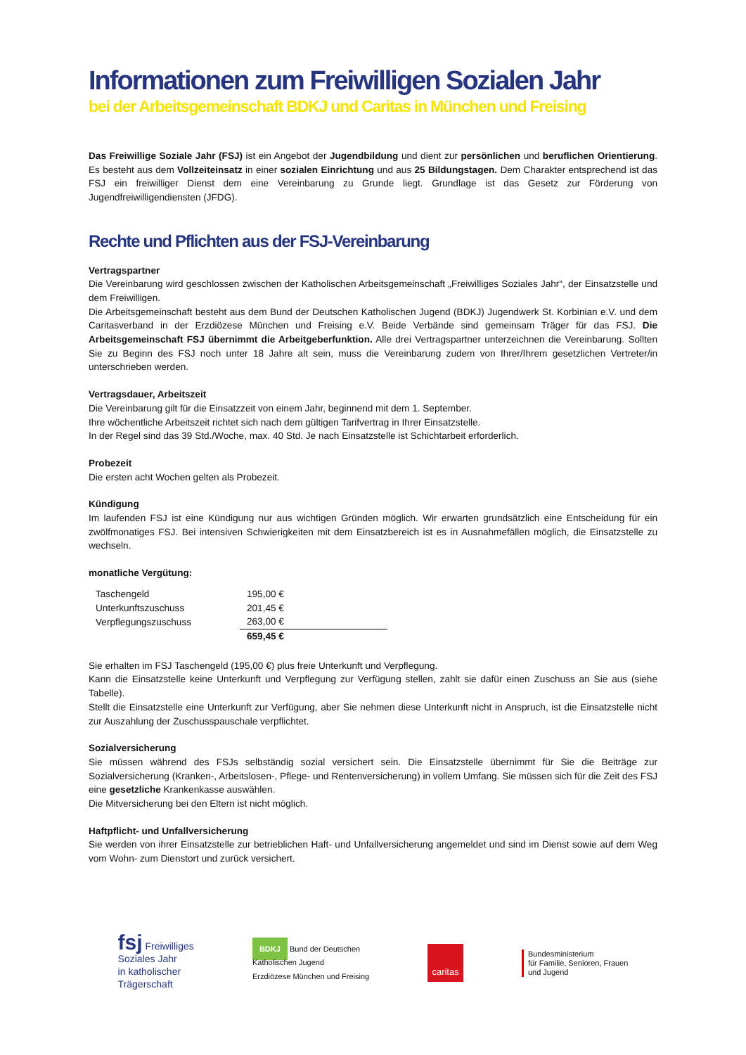Informationen zum Freiwilligen Sozialen Jahr
bei der Arbeitsgemeinschaft BDKJ und Caritas in München und Freising
Das Freiwillige Soziale Jahr (FSJ) ist ein Angebot der Jugendbildung und dient zur persönlichen und beruflichen Orientierung. Es besteht aus dem Vollzeiteinsatz in einer sozialen Einrichtung und aus 25 Bildungstagen. Dem Charakter entsprechend ist das FSJ ein freiwilliger Dienst dem eine Vereinbarung zu Grunde liegt. Grundlage ist das Gesetz zur Förderung von Jugendfreiwilligendiensten (JFDG).
Rechte und Pflichten aus der FSJ-Vereinbarung
Vertragspartner
Die Vereinbarung wird geschlossen zwischen der Katholischen Arbeitsgemeinschaft „Freiwilliges Soziales Jahr“, der Einsatzstelle und dem Freiwilligen.
Die Arbeitsgemeinschaft besteht aus dem Bund der Deutschen Katholischen Jugend (BDKJ) Jugendwerk St. Korbinian e.V. und dem Caritasverband in der Erzdiözese München und Freising e.V. Beide Verbände sind gemeinsam Träger für das FSJ. Die Arbeitsgemeinschaft FSJ übernimmt die Arbeitgeberfunktion. Alle drei Vertragspartner unterzeichnen die Vereinbarung. Sollten Sie zu Beginn des FSJ noch unter 18 Jahre alt sein, muss die Vereinbarung zudem von Ihrer/Ihrem gesetzlichen Vertreter/in unterschrieben werden.
Vertragsdauer, Arbeitszeit
Die Vereinbarung gilt für die Einsatzzeit von einem Jahr, beginnend mit dem 1. September.
Ihre wöchentliche Arbeitszeit richtet sich nach dem gültigen Tarifvertrag in Ihrer Einsatzstelle.
In der Regel sind das 39 Std./Woche, max. 40 Std. Je nach Einsatzstelle ist Schichtarbeit erforderlich.
Probezeit
Die ersten acht Wochen gelten als Probezeit.
Kündigung
Im laufenden FSJ ist eine Kündigung nur aus wichtigen Gründen möglich. Wir erwarten grundsätzlich eine Entscheidung für ein zwölfmonatiges FSJ. Bei intensiven Schwierigkeiten mit dem Einsatzbereich ist es in Ausnahmefällen möglich, die Einsatzstelle zu wechseln.
monatliche Vergütung:
| Taschengeld | 195,00 € |
| Unterkunftszuschuss | 201,45 € |
| Verpflegungszuschuss | 263,00 € |
| | 659,45 € |
Sie erhalten im FSJ Taschengeld (195,00 €) plus freie Unterkunft und Verpflegung.
Kann die Einsatzstelle keine Unterkunft und Verpflegung zur Verfügung stellen, zahlt sie dafür einen Zuschuss an Sie aus (siehe Tabelle).
Stellt die Einsatzstelle eine Unterkunft zur Verfügung, aber Sie nehmen diese Unterkunft nicht in Anspruch, ist die Einsatzstelle nicht zur Auszahlung der Zuschusspauschale verpflichtet.
Sozialversicherung
Sie müssen während des FSJs selbständig sozial versichert sein. Die Einsatzstelle übernimmt für Sie die Beiträge zur Sozialversicherung (Kranken-, Arbeitslosen-, Pflege- und Rentenversicherung) in vollem Umfang. Sie müssen sich für die Zeit des FSJ eine gesetzliche Krankenkasse auswählen.
Die Mitversicherung bei den Eltern ist nicht möglich.
Haftpflicht- und Unfallversicherung
Sie werden von ihrer Einsatzstelle zur betrieblichen Haft- und Unfallversicherung angemeldet und sind im Dienst sowie auf dem Weg vom Wohn- zum Dienstort und zurück versichert.
fsj Freiwilliges
Soziales Jahr
in katholischer
Trägerschaft
BDKJ Bund der Deutschen
Katholischen Jugend
Erzdiözese München und Freising
caritas
Bundesministerium
für Familie, Senioren, Frauen
und Jugend